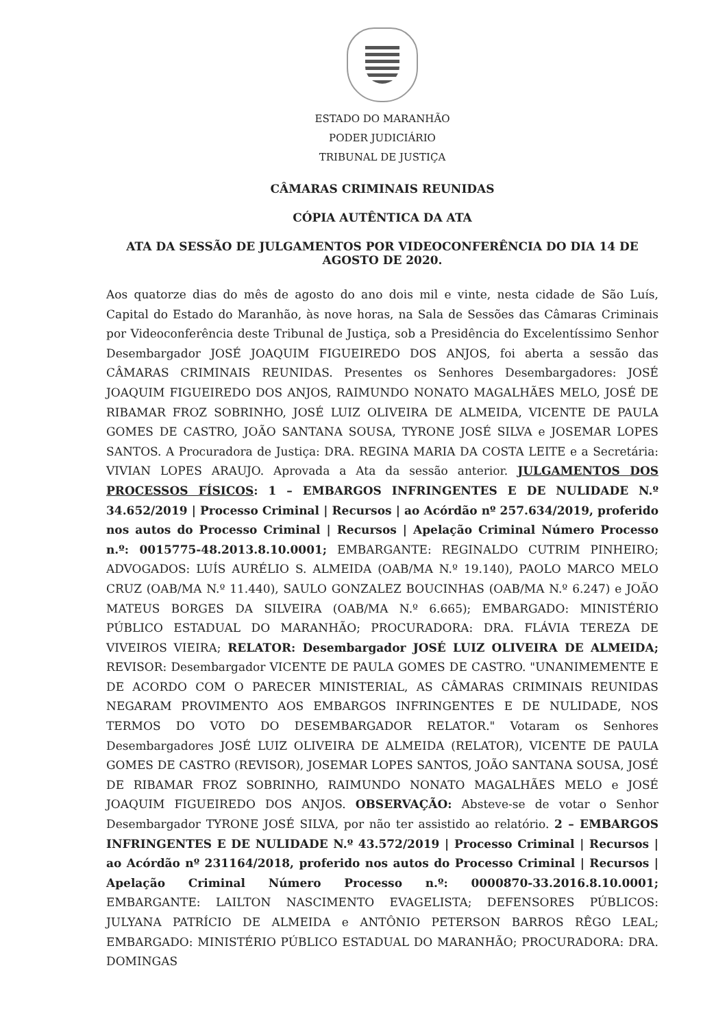ESTADO DO MARANHÃO
PODER JUDICIÁRIO
TRIBUNAL DE JUSTIÇA
CÂMARAS CRIMINAIS REUNIDAS
CÓPIA AUTÊNTICA DA ATA
ATA DA SESSÃO DE JULGAMENTOS POR VIDEOCONFERÊNCIA DO DIA 14 DE AGOSTO DE 2020.
Aos quatorze dias do mês de agosto do ano dois mil e vinte, nesta cidade de São Luís, Capital do Estado do Maranhão, às nove horas, na Sala de Sessões das Câmaras Criminais por Videoconferência deste Tribunal de Justiça, sob a Presidência do Excelentíssimo Senhor Desembargador JOSÉ JOAQUIM FIGUEIREDO DOS ANJOS, foi aberta a sessão das CÂMARAS CRIMINAIS REUNIDAS. Presentes os Senhores Desembargadores: JOSÉ JOAQUIM FIGUEIREDO DOS ANJOS, RAIMUNDO NONATO MAGALHÃES MELO, JOSÉ DE RIBAMAR FROZ SOBRINHO, JOSÉ LUIZ OLIVEIRA DE ALMEIDA, VICENTE DE PAULA GOMES DE CASTRO, JOÃO SANTANA SOUSA, TYRONE JOSÉ SILVA e JOSEMAR LOPES SANTOS. A Procuradora de Justiça: DRA. REGINA MARIA DA COSTA LEITE e a Secretária: VIVIAN LOPES ARAUJO. Aprovada a Ata da sessão anterior. JULGAMENTOS DOS PROCESSOS FÍSICOS: 1 – EMBARGOS INFRINGENTES E DE NULIDADE N.º 34.652/2019 | Processo Criminal | Recursos | ao Acórdão nº 257.634/2019, proferido nos autos do Processo Criminal | Recursos | Apelação Criminal Número Processo n.º: 0015775-48.2013.8.10.0001; EMBARGANTE: REGINALDO CUTRIM PINHEIRO; ADVOGADOS: LUÍS AURÉLIO S. ALMEIDA (OAB/MA N.º 19.140), PAOLO MARCO MELO CRUZ (OAB/MA N.º 11.440), SAULO GONZALEZ BOUCINHAS (OAB/MA N.º 6.247) e JOÃO MATEUS BORGES DA SILVEIRA (OAB/MA N.º 6.665); EMBARGADO: MINISTÉRIO PÚBLICO ESTADUAL DO MARANHÃO; PROCURADORA: DRA. FLÁVIA TEREZA DE VIVEIROS VIEIRA; RELATOR: Desembargador JOSÉ LUIZ OLIVEIRA DE ALMEIDA; REVISOR: Desembargador VICENTE DE PAULA GOMES DE CASTRO. "UNANIMEMENTE E DE ACORDO COM O PARECER MINISTERIAL, AS CÂMARAS CRIMINAIS REUNIDAS NEGARAM PROVIMENTO AOS EMBARGOS INFRINGENTES E DE NULIDADE, NOS TERMOS DO VOTO DO DESEMBARGADOR RELATOR." Votaram os Senhores Desembargadores JOSÉ LUIZ OLIVEIRA DE ALMEIDA (RELATOR), VICENTE DE PAULA GOMES DE CASTRO (REVISOR), JOSEMAR LOPES SANTOS, JOÃO SANTANA SOUSA, JOSÉ DE RIBAMAR FROZ SOBRINHO, RAIMUNDO NONATO MAGALHÃES MELO e JOSÉ JOAQUIM FIGUEIREDO DOS ANJOS. OBSERVAÇÃO: Absteve-se de votar o Senhor Desembargador TYRONE JOSÉ SILVA, por não ter assistido ao relatório. 2 – EMBARGOS INFRINGENTES E DE NULIDADE N.º 43.572/2019 | Processo Criminal | Recursos | ao Acórdão nº 231164/2018, proferido nos autos do Processo Criminal | Recursos | Apelação Criminal Número Processo n.º: 0000870-33.2016.8.10.0001; EMBARGANTE: LAILTON NASCIMENTO EVAGELISTA; DEFENSORES PÚBLICOS: JULYANA PATRÍCIO DE ALMEIDA e ANTÔNIO PETERSON BARROS RÊGO LEAL; EMBARGADO: MINISTÉRIO PÚBLICO ESTADUAL DO MARANHÃO; PROCURADORA: DRA. DOMINGAS